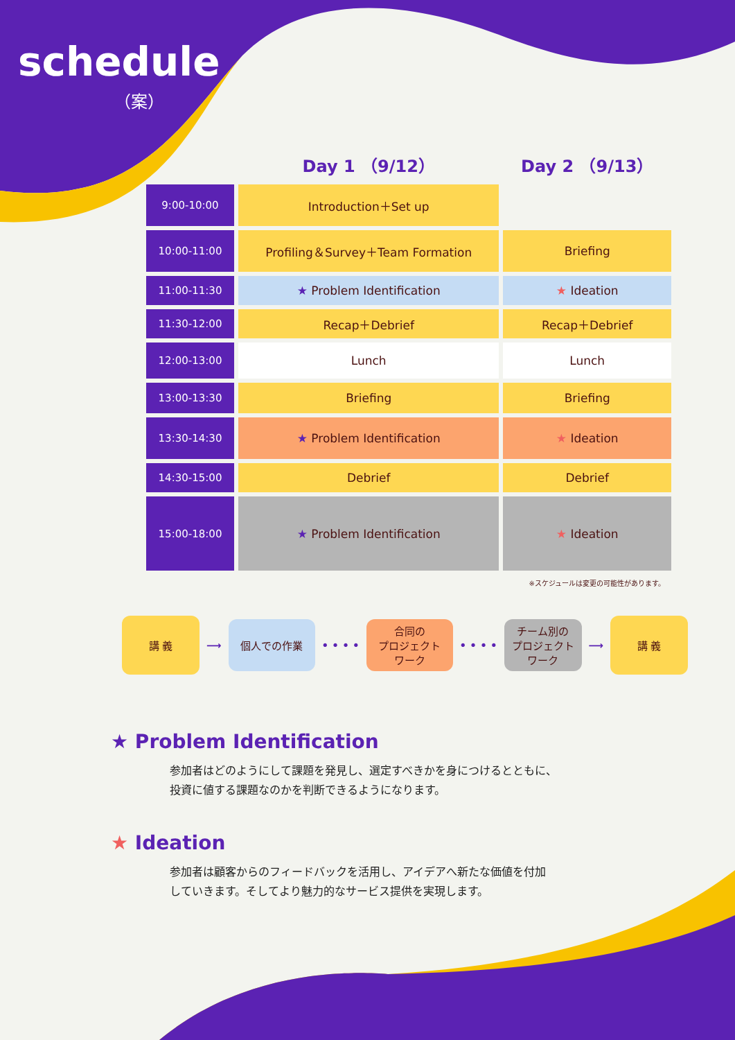schedule
（案）
| | Day 1 （9/12） | Day 2 （9/13） |
| --- | --- | --- |
| 9:00-10:00 | Introduction＋Set up | |
| 10:00-11:00 | Profiling＆Survey＋Team Formation | Briefing |
| 11:00-11:30 | ★ Problem Identification | ★ Ideation |
| 11:30-12:00 | Recap＋Debrief | Recap＋Debrief |
| 12:00-13:00 | Lunch | Lunch |
| 13:00-13:30 | Briefing | Briefing |
| 13:30-14:30 | ★ Problem Identification | ★ Ideation |
| 14:30-15:00 | Debrief | Debrief |
| 15:00-18:00 | ★ Problem Identification | ★ Ideation |
※スケジュールは変更の可能性があります。
講 義
⟶
個人での作業
• • • •
合同の
プロジェクト
ワーク
• • • •
チーム別の
プロジェクト
ワーク
⟶
講 義
★ Problem Identification
参加者はどのようにして課題を発見し、選定すべきかを身につけるとともに、
投資に値する課題なのかを判断できるようになります。
★ Ideation
参加者は顧客からのフィードバックを活用し、アイデアへ新たな価値を付加
していきます。そしてより魅力的なサービス提供を実現します。